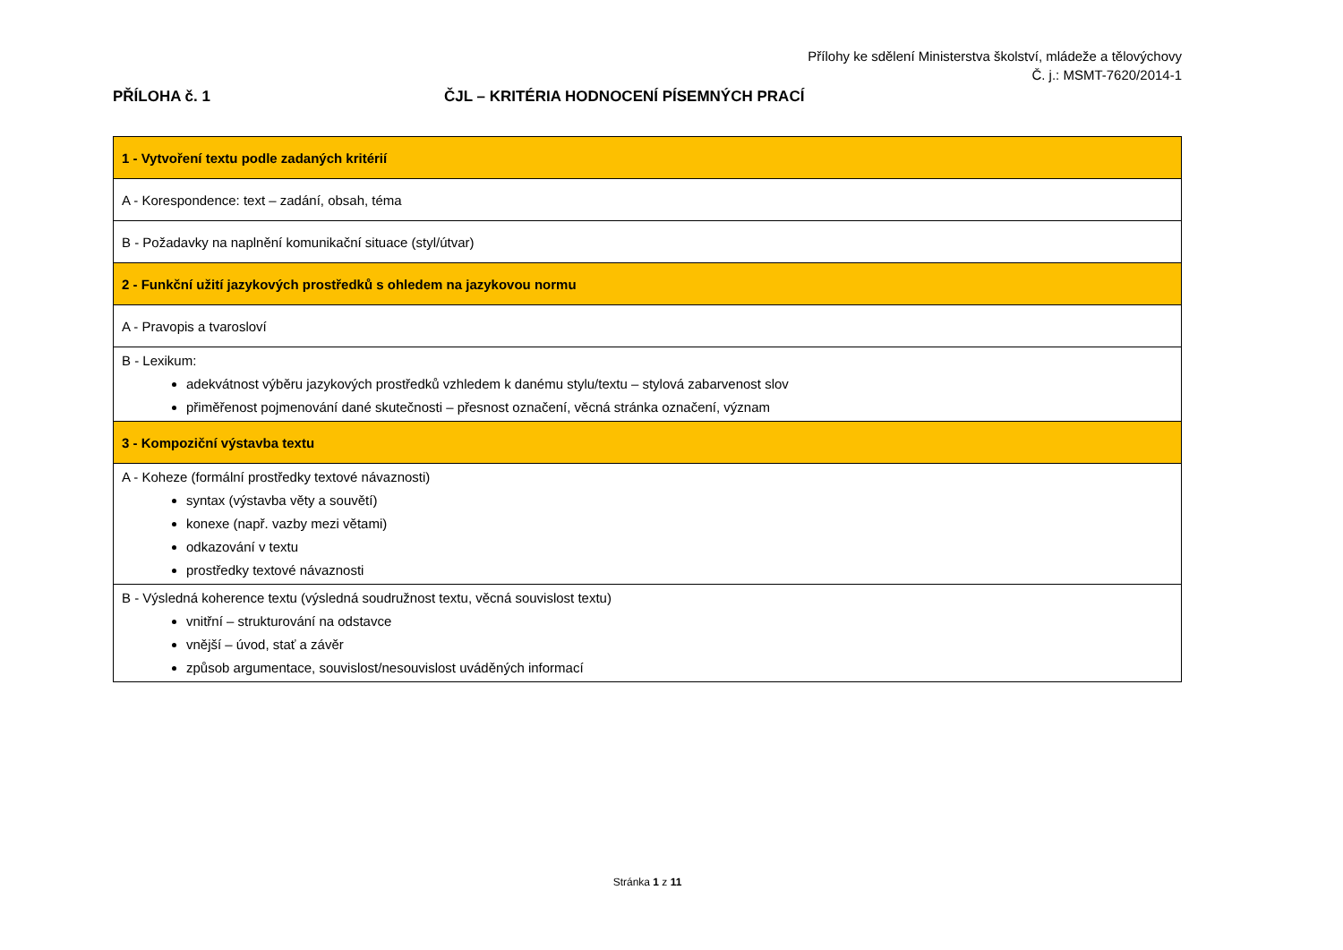Přílohy ke sdělení Ministerstva školství, mládeže a tělovýchovy
Č. j.: MSMT-7620/2014-1
PŘÍLOHA č. 1 ČJL – KRITÉRIA HODNOCENÍ PÍSEMNÝCH PRACÍ
| 1 - Vytvoření textu podle zadaných kritérií |
| A - Korespondence: text – zadání, obsah, téma |
| B - Požadavky na naplnění komunikační situace (styl/útvar) |
| 2 - Funkční užití jazykových prostředků s ohledem na jazykovou normu |
| A - Pravopis a tvarosloví |
| B - Lexikum: adekvátnost výběru jazykových prostředků vzhledem k danému stylu/textu – stylová zabarvenost slov přiměřenost pojmenování dané skutečnosti – přesnost označení, věcná stránka označení, význam |
| 3 - Kompoziční výstavba textu |
| A - Koheze (formální prostředky textové návaznosti) syntax (výstavba věty a souvětí) konexe (např. vazby mezi větami) odkazování v textu prostředky textové návaznosti |
| B - Výsledná koherence textu (výsledná soudružnost textu, věcná souvislost textu) vnitřní – strukturování na odstavce vnější – úvod, stať a závěr způsob argumentace, souvislost/nesouvislost uváděných informací |
Stránka 1 z 11